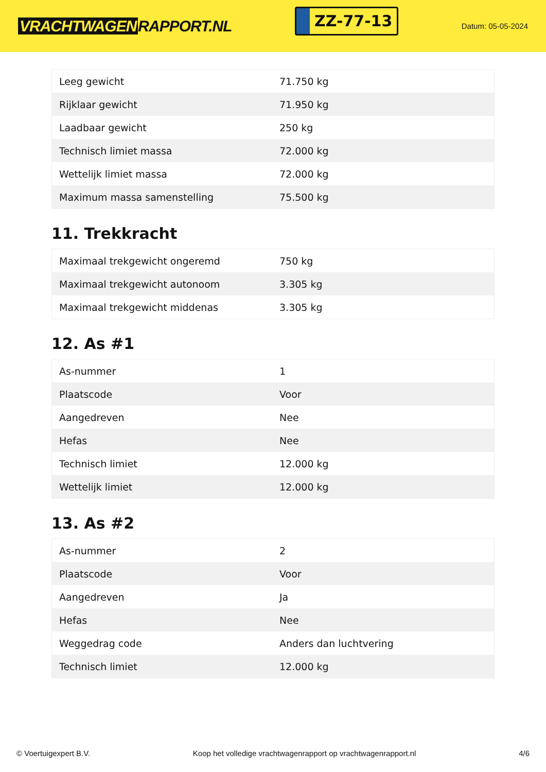VRACHTWAGEN RAPPORT.NL
ZZ-77-13
Datum: 05-05-2024
| Leeg gewicht | 71.750 kg |
| Rijklaar gewicht | 71.950 kg |
| Laadbaar gewicht | 250 kg |
| Technisch limiet massa | 72.000 kg |
| Wettelijk limiet massa | 72.000 kg |
| Maximum massa samenstelling | 75.500 kg |
11. Trekkracht
| Maximaal trekgewicht ongeremd | 750 kg |
| Maximaal trekgewicht autonoom | 3.305 kg |
| Maximaal trekgewicht middenas | 3.305 kg |
12. As #1
| As-nummer | 1 |
| Plaatscode | Voor |
| Aangedreven | Nee |
| Hefas | Nee |
| Technisch limiet | 12.000 kg |
| Wettelijk limiet | 12.000 kg |
13. As #2
| As-nummer | 2 |
| Plaatscode | Voor |
| Aangedreven | Ja |
| Hefas | Nee |
| Weggedrag code | Anders dan luchtvering |
| Technisch limiet | 12.000 kg |
© Voertuigexpert B.V. Koop het volledige vrachtwagenrapport op vrachtwagenrapport.nl 4/6